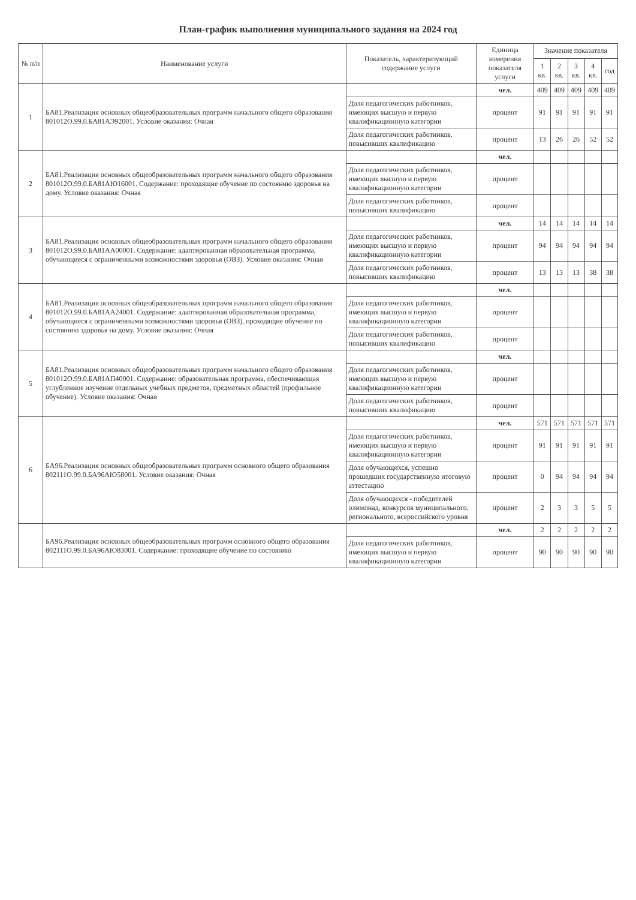План-график выполнения муниципального задания на 2024 год
| № п/п | Наименование услуги | Показатель, характеризующий содержание услуги | Единица измерения показателя услуги | Значение показателя | | | | |
| --- | --- | --- | --- | --- | --- | --- | --- | --- |
| | | | | 1 кв. | 2 кв. | 3 кв. | 4 кв. | год |
| 1 | БА81.Реализация основных общеобразовательных программ начального общего образования 801012О.99.0.БА81АЭ92001. Условие оказания: Очная | | чел. | 409 | 409 | 409 | 409 | 409 |
| | | Доля педагогических работников, имеющих высшую и первую квалификационную категории | процент | 91 | 91 | 91 | 91 | 91 |
| | | Доля педагогических работников, повысивших квалификацию | процент | 13 | 26 | 26 | 52 | 52 |
| 2 | БА81.Реализация основных общеобразовательных программ начального общего образования 801012О.99.0.БА81АЮ16001. Содержание: проходящие обучение по состоянию здоровья на дому. Условие оказания: Очная | | чел. | | | | | |
| | | Доля педагогических работников, имеющих высшую и первую квалификационную категории | процент | | | | | |
| | | Доля педагогических работников, повысивших квалификацию | процент | | | | | |
| 3 | БА81.Реализация основных общеобразовательных программ начального общего образования 801012О.99.0.БА81АА00001. Содержание: адаптированная образовательная программа, обучающиеся с ограниченными возможностями здоровья (ОВЗ). Условие оказания: Очная | | чел. | 14 | 14 | 14 | 14 | 14 |
| | | Доля педагогических работников, имеющих высшую и первую квалификационную категории | процент | 94 | 94 | 94 | 94 | 94 |
| | | Доля педагогических работников, повысивших квалификацию | процент | 13 | 13 | 13 | 38 | 38 |
| 4 | БА81.Реализация основных общеобразовательных программ начального общего образования 801012О.99.0.БА81АА24001. Содержание: адаптированная образовательная программа, обучающиеся с ограниченными возможностями здоровья (ОВЗ), проходящие обучение по состоянию здоровья на дому. Условие оказания: Очная | | чел. | | | | | |
| | | Доля педагогических работников, имеющих высшую и первую квалификационную категории | процент | | | | | |
| | | Доля педагогических работников, повысивших квалификацию | процент | | | | | |
| 5 | БА81.Реализация основных общеобразовательных программ начального общего образования 801012О.99.0.БА81АП40001. Содержание: образовательная программа, обеспечивающая углубленное изучение отдельных учебных предметов, предметных областей (профильное обучение). Условие оказания: Очная | | чел. | | | | | |
| | | Доля педагогических работников, имеющих высшую и первую квалификационную категории | процент | | | | | |
| | | Доля педагогических работников, повысивших квалификацию | процент | | | | | |
| 6 | БА96.Реализация основных общеобразовательных программ основного общего образования 802111О.99.0.БА96АЮ58001. Условие оказания: Очная | | чел. | 571 | 571 | 571 | 571 | 571 |
| | | Доля педагогических работников, имеющих высшую и первую квалификационную категории | процент | 91 | 91 | 91 | 91 | 91 |
| | | Доля обучающихся, успешно прошедших государственную итоговую аттестацию | процент | 0 | 94 | 94 | 94 | 94 |
| | | Доля обучающихся - победителей олимпиад, конкурсов муниципального, регионального, всероссийского уровня | процент | 2 | 3 | 3 | 5 | 5 |
| | БА96.Реализация основных общеобразовательных программ основного общего образования 802111О.99.0.БА96АЮ83001. Содержание: проходящие обучение по состоянию | | чел. | 2 | 2 | 2 | 2 | 2 |
| | | Доля педагогических работников, имеющих высшую и первую квалификационную категории | процент | 90 | 90 | 90 | 90 | 90 |